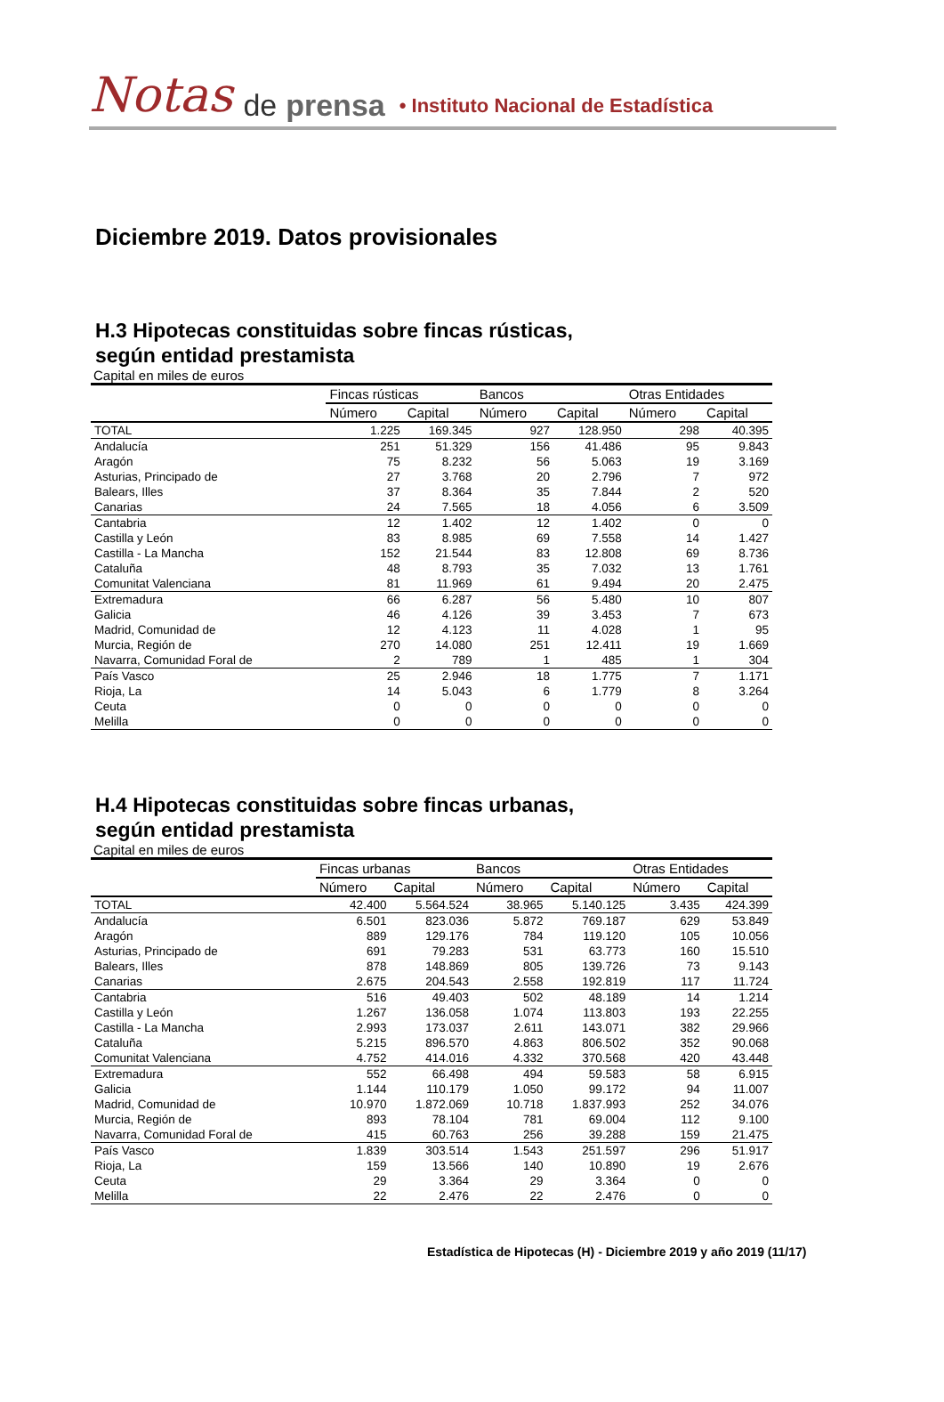Notas de prensa • Instituto Nacional de Estadística
Diciembre 2019. Datos provisionales
H.3 Hipotecas constituidas sobre fincas rústicas,
según entidad prestamista
Capital en miles de euros
| | Fincas rústicas | | Bancos | | Otras Entidades | |
| --- | --- | --- | --- | --- | --- | --- |
| | Número | Capital | Número | Capital | Número | Capital |
| TOTAL | 1.225 | 169.345 | 927 | 128.950 | 298 | 40.395 |
| Andalucía | 251 | 51.329 | 156 | 41.486 | 95 | 9.843 |
| Aragón | 75 | 8.232 | 56 | 5.063 | 19 | 3.169 |
| Asturias, Principado de | 27 | 3.768 | 20 | 2.796 | 7 | 972 |
| Balears, Illes | 37 | 8.364 | 35 | 7.844 | 2 | 520 |
| Canarias | 24 | 7.565 | 18 | 4.056 | 6 | 3.509 |
| Cantabria | 12 | 1.402 | 12 | 1.402 | 0 | 0 |
| Castilla y León | 83 | 8.985 | 69 | 7.558 | 14 | 1.427 |
| Castilla - La Mancha | 152 | 21.544 | 83 | 12.808 | 69 | 8.736 |
| Cataluña | 48 | 8.793 | 35 | 7.032 | 13 | 1.761 |
| Comunitat Valenciana | 81 | 11.969 | 61 | 9.494 | 20 | 2.475 |
| Extremadura | 66 | 6.287 | 56 | 5.480 | 10 | 807 |
| Galicia | 46 | 4.126 | 39 | 3.453 | 7 | 673 |
| Madrid, Comunidad de | 12 | 4.123 | 11 | 4.028 | 1 | 95 |
| Murcia, Región de | 270 | 14.080 | 251 | 12.411 | 19 | 1.669 |
| Navarra, Comunidad Foral de | 2 | 789 | 1 | 485 | 1 | 304 |
| País Vasco | 25 | 2.946 | 18 | 1.775 | 7 | 1.171 |
| Rioja, La | 14 | 5.043 | 6 | 1.779 | 8 | 3.264 |
| Ceuta | 0 | 0 | 0 | 0 | 0 | 0 |
| Melilla | 0 | 0 | 0 | 0 | 0 | 0 |
H.4 Hipotecas constituidas sobre fincas urbanas,
según entidad prestamista
Capital en miles de euros
| | Fincas urbanas | | Bancos | | Otras Entidades | |
| --- | --- | --- | --- | --- | --- | --- |
| | Número | Capital | Número | Capital | Número | Capital |
| TOTAL | 42.400 | 5.564.524 | 38.965 | 5.140.125 | 3.435 | 424.399 |
| Andalucía | 6.501 | 823.036 | 5.872 | 769.187 | 629 | 53.849 |
| Aragón | 889 | 129.176 | 784 | 119.120 | 105 | 10.056 |
| Asturias, Principado de | 691 | 79.283 | 531 | 63.773 | 160 | 15.510 |
| Balears, Illes | 878 | 148.869 | 805 | 139.726 | 73 | 9.143 |
| Canarias | 2.675 | 204.543 | 2.558 | 192.819 | 117 | 11.724 |
| Cantabria | 516 | 49.403 | 502 | 48.189 | 14 | 1.214 |
| Castilla y León | 1.267 | 136.058 | 1.074 | 113.803 | 193 | 22.255 |
| Castilla - La Mancha | 2.993 | 173.037 | 2.611 | 143.071 | 382 | 29.966 |
| Cataluña | 5.215 | 896.570 | 4.863 | 806.502 | 352 | 90.068 |
| Comunitat Valenciana | 4.752 | 414.016 | 4.332 | 370.568 | 420 | 43.448 |
| Extremadura | 552 | 66.498 | 494 | 59.583 | 58 | 6.915 |
| Galicia | 1.144 | 110.179 | 1.050 | 99.172 | 94 | 11.007 |
| Madrid, Comunidad de | 10.970 | 1.872.069 | 10.718 | 1.837.993 | 252 | 34.076 |
| Murcia, Región de | 893 | 78.104 | 781 | 69.004 | 112 | 9.100 |
| Navarra, Comunidad Foral de | 415 | 60.763 | 256 | 39.288 | 159 | 21.475 |
| País Vasco | 1.839 | 303.514 | 1.543 | 251.597 | 296 | 51.917 |
| Rioja, La | 159 | 13.566 | 140 | 10.890 | 19 | 2.676 |
| Ceuta | 29 | 3.364 | 29 | 3.364 | 0 | 0 |
| Melilla | 22 | 2.476 | 22 | 2.476 | 0 | 0 |
Estadística de Hipotecas (H) - Diciembre 2019 y año 2019 (11/17)